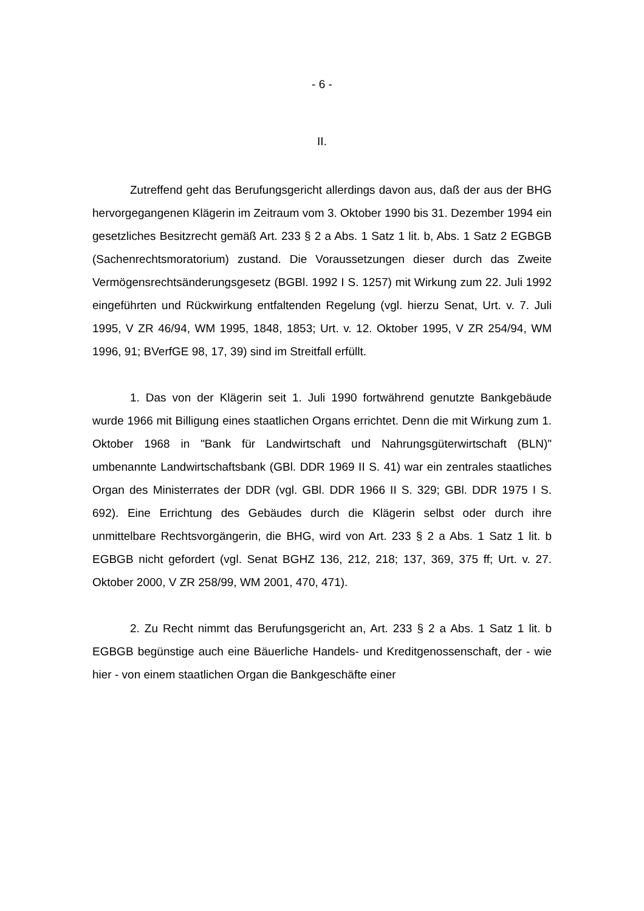- 6 -
II.
Zutreffend geht das Berufungsgericht allerdings davon aus, daß der aus der BHG hervorgegangenen Klägerin im Zeitraum vom 3. Oktober 1990 bis 31. Dezember 1994 ein gesetzliches Besitzrecht gemäß Art. 233 § 2 a Abs. 1 Satz 1 lit. b, Abs. 1 Satz 2 EGBGB (Sachenrechtsmoratorium) zustand. Die Voraussetzungen dieser durch das Zweite Vermögensrechtsänderungsgesetz (BGBl. 1992 I S. 1257) mit Wirkung zum 22. Juli 1992 eingeführten und Rückwirkung entfaltenden Regelung (vgl. hierzu Senat, Urt. v. 7. Juli 1995, V ZR 46/94, WM 1995, 1848, 1853; Urt. v. 12. Oktober 1995, V ZR 254/94, WM 1996, 91; BVerfGE 98, 17, 39) sind im Streitfall erfüllt.
1. Das von der Klägerin seit 1. Juli 1990 fortwährend genutzte Bankgebäude wurde 1966 mit Billigung eines staatlichen Organs errichtet. Denn die mit Wirkung zum 1. Oktober 1968 in "Bank für Landwirtschaft und Nahrungsgüterwirtschaft (BLN)" umbenannte Landwirtschaftsbank (GBl. DDR 1969 II S. 41) war ein zentrales staatliches Organ des Ministerrates der DDR (vgl. GBl. DDR 1966 II S. 329; GBl. DDR 1975 I S. 692). Eine Errichtung des Gebäudes durch die Klägerin selbst oder durch ihre unmittelbare Rechtsvorgängerin, die BHG, wird von Art. 233 § 2 a Abs. 1 Satz 1 lit. b EGBGB nicht gefordert (vgl. Senat BGHZ 136, 212, 218; 137, 369, 375 ff; Urt. v. 27. Oktober 2000, V ZR 258/99, WM 2001, 470, 471).
2. Zu Recht nimmt das Berufungsgericht an, Art. 233 § 2 a Abs. 1 Satz 1 lit. b EGBGB begünstige auch eine Bäuerliche Handels- und Kreditgenossenschaft, der - wie hier - von einem staatlichen Organ die Bankgeschäfte einer